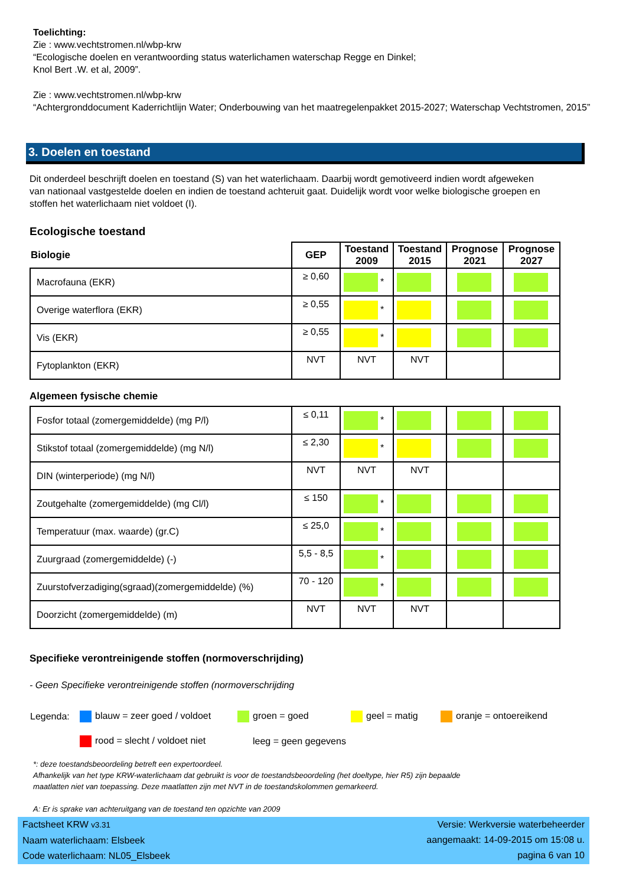Toelichting:
Zie : www.vechtstromen.nl/wbp-krw
“Ecologische doelen en verantwoording status waterlichamen waterschap Regge en Dinkel;
Knol Bert .W. et al, 2009”.
Zie : www.vechtstromen.nl/wbp-krw
“Achtergronddocument Kaderrichtlijn Water; Onderbouwing van het maatregelenpakket 2015-2027; Waterschap Vechtstromen, 2015”
3. Doelen en toestand
Dit onderdeel beschrijft doelen en toestand (S) van het waterlichaam. Daarbij wordt gemotiveerd indien wordt afgeweken van nationaal vastgestelde doelen en indien de toestand achteruit gaat. Duidelijk wordt voor welke biologische groepen en stoffen het waterlichaam niet voldoet (I).
Ecologische toestand
| Biologie | GEP | Toestand 2009 | Toestand 2015 | Prognose 2021 | Prognose 2027 |
| --- | --- | --- | --- | --- | --- |
| Macrofauna (EKR) | ≥ 0,60 | * | | | |
| Overige waterflora (EKR) | ≥ 0,55 | * | | | |
| Vis (EKR) | ≥ 0,55 | * | | | |
| Fytoplankton (EKR) | NVT | NVT | NVT | | |
Algemeen fysische chemie
| Fosfor totaal (zomergemiddelde) (mg P/l) | ≤ 0,11 | * | | | |
| Stikstof totaal (zomergemiddelde) (mg N/l) | ≤ 2,30 | * | | | |
| DIN (winterperiode) (mg N/l) | NVT | NVT | NVT | | |
| Zoutgehalte (zomergemiddelde) (mg Cl/l) | ≤ 150 | * | | | |
| Temperatuur (max. waarde) (gr.C) | ≤ 25,0 | * | | | |
| Zuurgraad (zomergemiddelde) (-) | 5,5 - 8,5 | * | | | |
| Zuurstofverzadiging(sgraad)(zomergemiddelde) (%) | 70 - 120 | * | | | |
| Doorzicht (zomergemiddelde) (m) | NVT | NVT | NVT | | |
Specifieke verontreinigende stoffen (normoverschrijding)
- Geen Specifieke verontreinigende stoffen (normoverschrijding
| Legenda: | blauw = zeer goed / voldoet | groen = goed | geel = matig | oranje = ontoereikend |
| | rood = slecht / voldoet niet | leeg = geen gegevens | | |
*: deze toestandsbeoordeling betreft een expertoordeel.
Afhankelijk van het type KRW-waterlichaam dat gebruikt is voor de toestandsbeoordeling (het doeltype, hier R5) zijn bepaalde
maatlatten niet van toepassing. Deze maatlatten zijn met NVT in de toestandskolommen gemarkeerd.
A: Er is sprake van achteruitgang van de toestand ten opzichte van 2009
Factsheet KRW v3.31
Naam waterlichaam: Elsbeek
Code waterlichaam: NL05_Elsbeek
Versie: Werkversie waterbeheerder
aangemaakt: 14-09-2015 om 15:08 u.
pagina 6 van 10